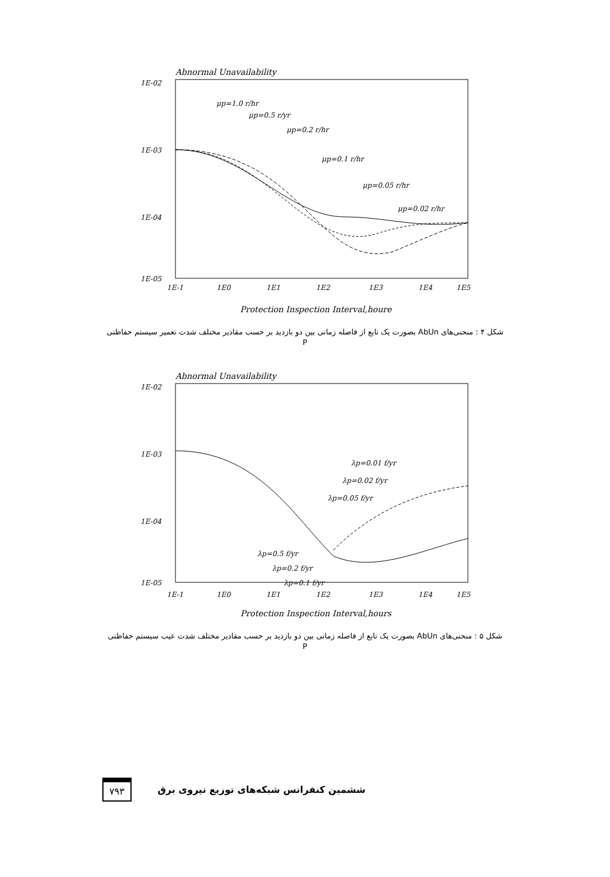Abnormal Unavailability
1E-02
1E-03
1E-04
1E-05
μp=1.0 r/hr
μp=0.5 r/yr
μp=0.2 r/hr
μp=0.1 r/hr
μp=0.05 r/hr
μp=0.02 r/hr
1E-1
1E0
1E1
1E2
1E3
1E4
1E5
Protection Inspection Interval,houre
شکل ۴ : منحنی‌های AbUn بصورت یک تابع از فاصله زمانی بین دو بازدید بر حسب مقادیر مختلف شدت تعمیر سیستم حفاظتی P
Abnormal Unavailability
1E-02
1E-03
1E-04
1E-05
λp=0.01 f/yr
λp=0.02 f/yr
λp=0.05 f/yr
λp=0.5 f/yr
λp=0.2 f/yr
λp=0.1 f/yr
1E-1
1E0
1E1
1E2
1E3
1E4
1E5
Protection Inspection Interval,hours
شکل ۵ : منحنی‌های AbUn بصورت یک تابع از فاصله زمانی بین دو بازدید بر حسب مقادیر مختلف شدت عیب سیستم حفاظتی P
۷۹۳ ششمین کنفرانس شبکه‌های توزیع نیروی برق